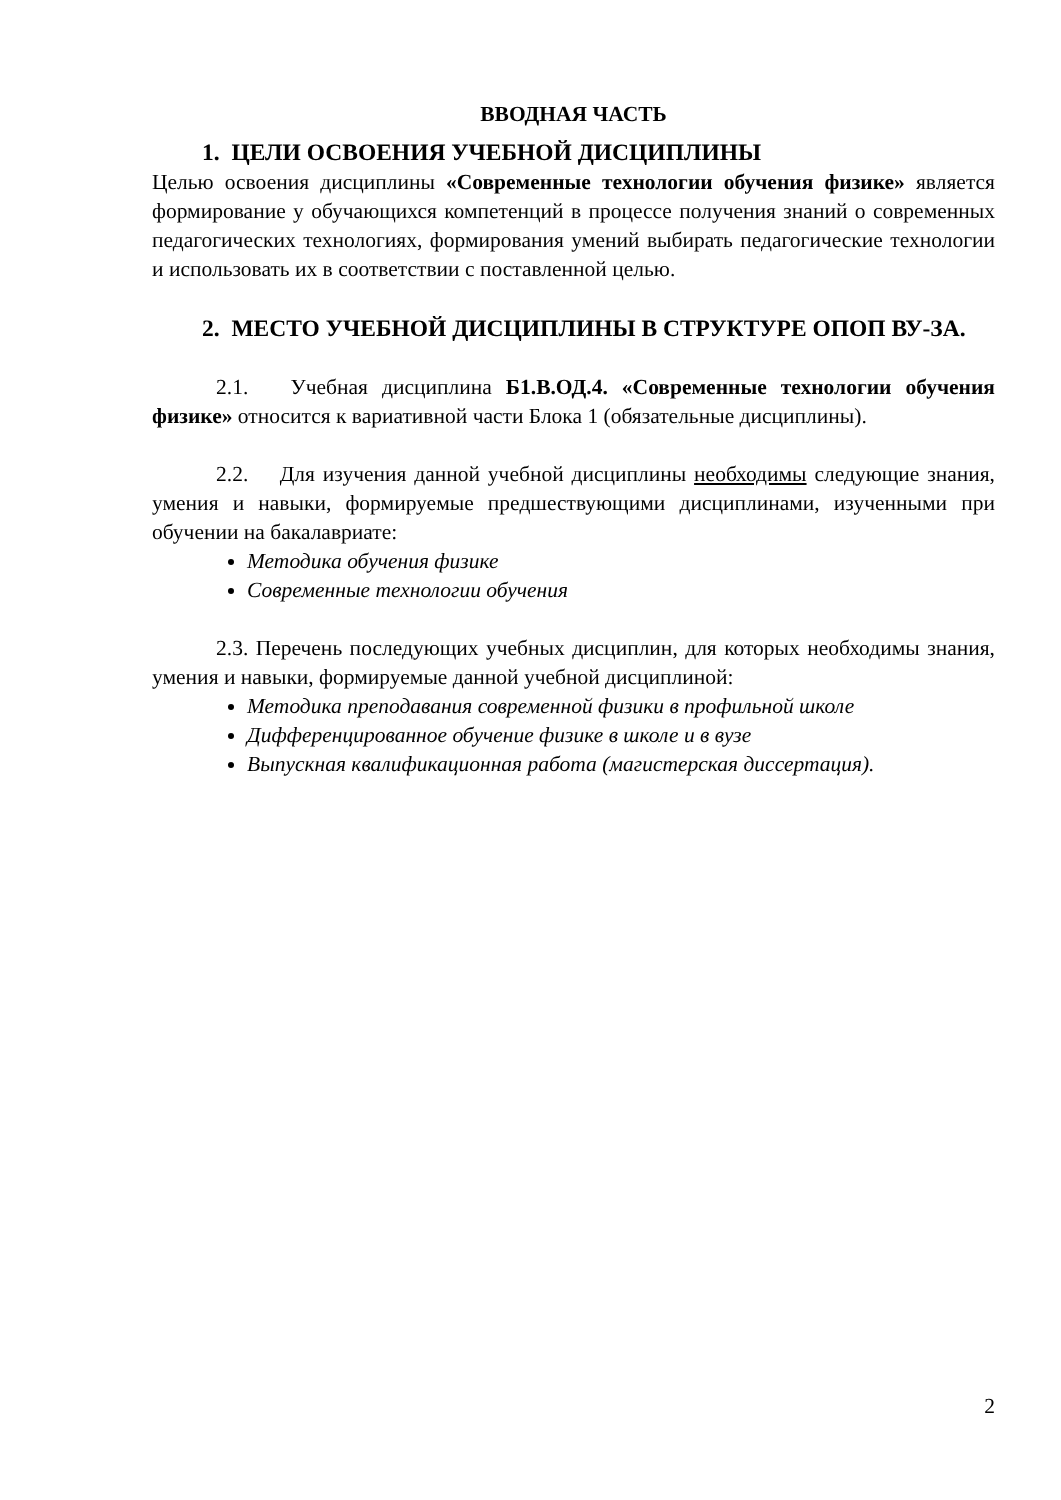ВВОДНАЯ ЧАСТЬ
1. ЦЕЛИ ОСВОЕНИЯ УЧЕБНОЙ ДИСЦИПЛИНЫ
Целью освоения дисциплины «Современные технологии обучения физике» является формирование у обучающихся компетенций в процессе получения знаний о современных педагогических технологиях, формирования умений выбирать педагогические технологии и использовать их в соответствии с поставленной целью.
2. МЕСТО УЧЕБНОЙ ДИСЦИПЛИНЫ В СТРУКТУРЕ ОПОП ВУ-ЗА.
2.1. Учебная дисциплина Б1.В.ОД.4. «Современные технологии обучения физике» относится к вариативной части Блока 1 (обязательные дисциплины).
2.2. Для изучения данной учебной дисциплины необходимы следующие знания, умения и навыки, формируемые предшествующими дисциплинами, изученными при обучении на бакалавриате:
Методика обучения физике
Современные технологии обучения
2.3. Перечень последующих учебных дисциплин, для которых необходимы знания, умения и навыки, формируемые данной учебной дисциплиной:
Методика преподавания современной физики в профильной школе
Дифференцированное обучение физике в школе и в вузе
Выпускная квалификационная работа (магистерская диссертация).
2